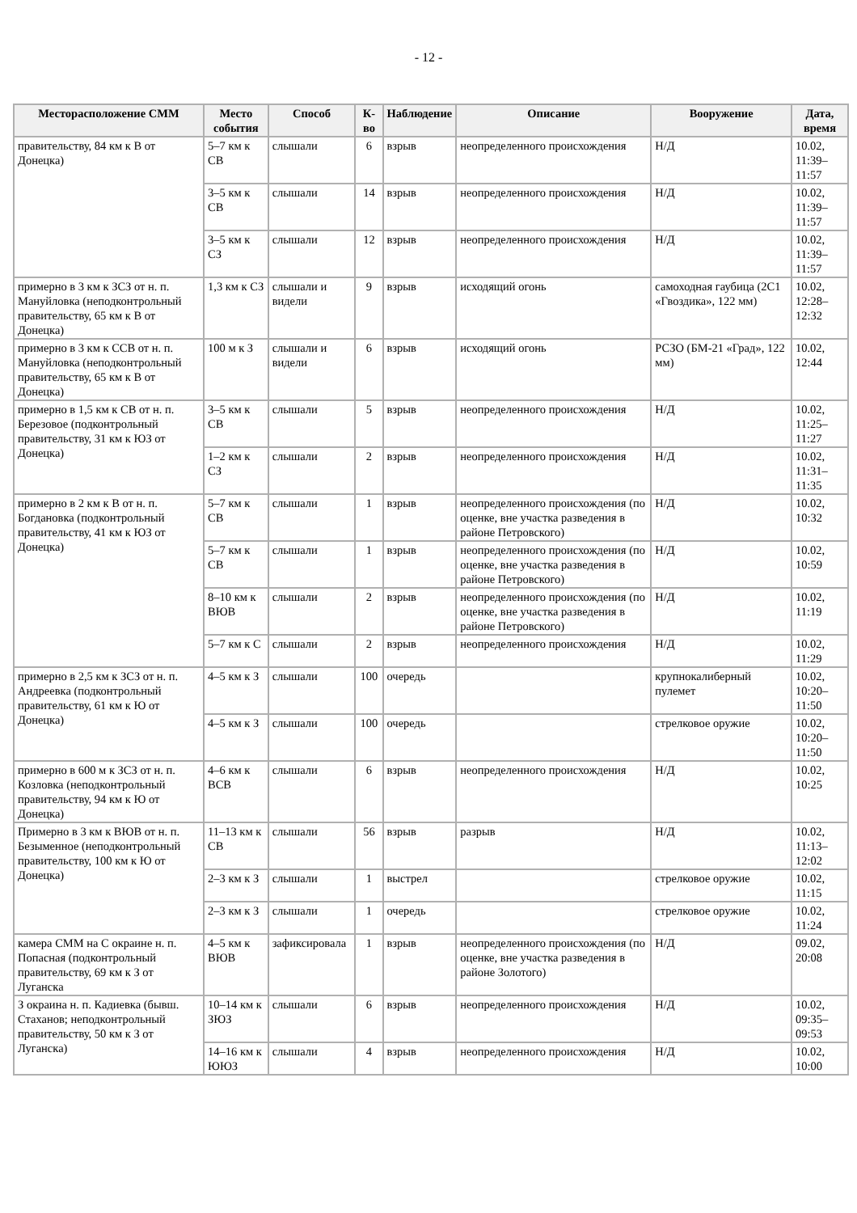- 12 -
| Месторасположение СММ | Место события | Способ | К-во | Наблюдение | Описание | Вооружение | Дата, время |
| --- | --- | --- | --- | --- | --- | --- | --- |
| правительству, 84 км к В от Донецка) | 5–7 км к СВ | слышали | 6 | взрыв | неопределенного происхождения | Н/Д | 10.02, 11:39–11:57 |
| | 3–5 км к СВ | слышали | 14 | взрыв | неопределенного происхождения | Н/Д | 10.02, 11:39–11:57 |
| | 3–5 км к СЗ | слышали | 12 | взрыв | неопределенного происхождения | Н/Д | 10.02, 11:39–11:57 |
| примерно в 3 км к ЗСЗ от н. п. Мануйловка (неподконтрольный правительству, 65 км к В от Донецка) | 1,3 км к СЗ | слышали и видели | 9 | взрыв | исходящий огонь | самоходная гаубица (2С1 «Гвоздика», 122 мм) | 10.02, 12:28–12:32 |
| примерно в 3 км к ССВ от н. п. Мануйловка (неподконтрольный правительству, 65 км к В от Донецка) | 100 м к З | слышали и видели | 6 | взрыв | исходящий огонь | РСЗО (БМ-21 «Град», 122 мм) | 10.02, 12:44 |
| примерно в 1,5 км к СВ от н. п. Березовое (подконтрольный правительству, 31 км к ЮЗ от Донецка) | 3–5 км к СВ | слышали | 5 | взрыв | неопределенного происхождения | Н/Д | 10.02, 11:25–11:27 |
| | 1–2 км к СЗ | слышали | 2 | взрыв | неопределенного происхождения | Н/Д | 10.02, 11:31–11:35 |
| примерно в 2 км к В от н. п. Богдановка (подконтрольный правительству, 41 км к ЮЗ от Донецка) | 5–7 км к СВ | слышали | 1 | взрыв | неопределенного происхождения (по оценке, вне участка разведения в районе Петровского) | Н/Д | 10.02, 10:32 |
| | 5–7 км к СВ | слышали | 1 | взрыв | неопределенного происхождения (по оценке, вне участка разведения в районе Петровского) | Н/Д | 10.02, 10:59 |
| | 8–10 км к ВЮВ | слышали | 2 | взрыв | неопределенного происхождения (по оценке, вне участка разведения в районе Петровского) | Н/Д | 10.02, 11:19 |
| | 5–7 км к С | слышали | 2 | взрыв | неопределенного происхождения | Н/Д | 10.02, 11:29 |
| примерно в 2,5 км к ЗСЗ от н. п. Андреевка (подконтрольный правительству, 61 км к Ю от Донецка) | 4–5 км к З | слышали | 100 | очередь | | крупнокалиберный пулемет | 10.02, 10:20–11:50 |
| | 4–5 км к З | слышали | 100 | очередь | | стрелковое оружие | 10.02, 10:20–11:50 |
| примерно в 600 м к ЗСЗ от н. п. Козловка (неподконтрольный правительству, 94 км к Ю от Донецка) | 4–6 км к ВСВ | слышали | 6 | взрыв | неопределенного происхождения | Н/Д | 10.02, 10:25 |
| Примерно в 3 км к ВЮВ от н. п. Безыменное (неподконтрольный правительству, 100 км к Ю от Донецка) | 11–13 км к СВ | слышали | 56 | взрыв | разрыв | Н/Д | 10.02, 11:13–12:02 |
| | 2–3 км к З | слышали | 1 | выстрел | | стрелковое оружие | 10.02, 11:15 |
| | 2–3 км к З | слышали | 1 | очередь | | стрелковое оружие | 10.02, 11:24 |
| камера СММ на С окраине н. п. Попасная (подконтрольный правительству, 69 км к З от Луганска | 4–5 км к ВЮВ | зафиксировала | 1 | взрыв | неопределенного происхождения (по оценке, вне участка разведения в районе Золотого) | Н/Д | 09.02, 20:08 |
| З окраина н. п. Кадиевка (бывш. Стаханов; неподконтрольный правительству, 50 км к З от Луганска) | 10–14 км к ЗЮЗ | слышали | 6 | взрыв | неопределенного происхождения | Н/Д | 10.02, 09:35–09:53 |
| | 14–16 км к ЮЮЗ | слышали | 4 | взрыв | неопределенного происхождения | Н/Д | 10.02, 10:00 |